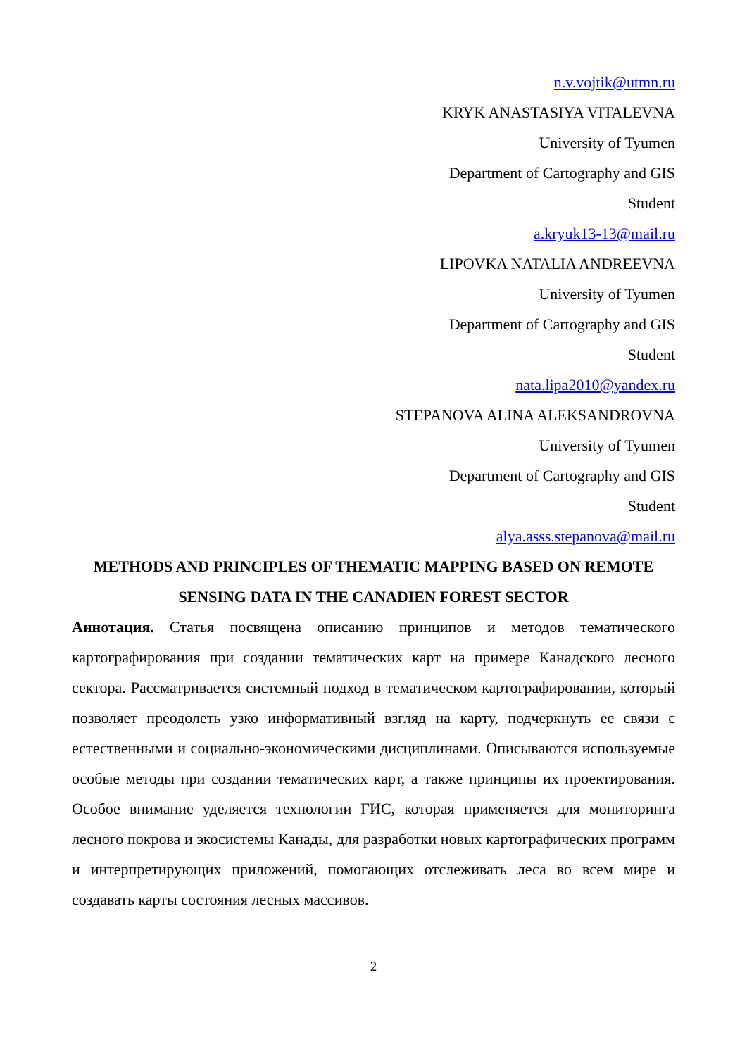n.v.vojtik@utmn.ru
KRYK ANASTASIYA VITALEVNA
University of Tyumen
Department of Cartography and GIS
Student
a.kryuk13-13@mail.ru
LIPOVKA NATALIA ANDREEVNA
University of Tyumen
Department of Cartography and GIS
Student
nata.lipa2010@yandex.ru
STEPANOVA ALINA ALEKSANDROVNA
University of Tyumen
Department of Cartography and GIS
Student
alya.asss.stepanova@mail.ru
METHODS AND PRINCIPLES OF THEMATIC MAPPING BASED ON REMOTE SENSING DATA IN THE CANADIEN FOREST SECTOR
Аннотация. Статья посвящена описанию принципов и методов тематического картографирования при создании тематических карт на примере Канадского лесного сектора. Рассматривается системный подход в тематическом картографировании, который позволяет преодолеть узко информативный взгляд на карту, подчеркнуть ее связи с естественными и социально-экономическими дисциплинами. Описываются используемые особые методы при создании тематических карт, а также принципы их проектирования. Особое внимание уделяется технологии ГИС, которая применяется для мониторинга лесного покрова и экосистемы Канады, для разработки новых картографических программ и интерпретирующих приложений, помогающих отслеживать леса во всем мире и создавать карты состояния лесных массивов.
2